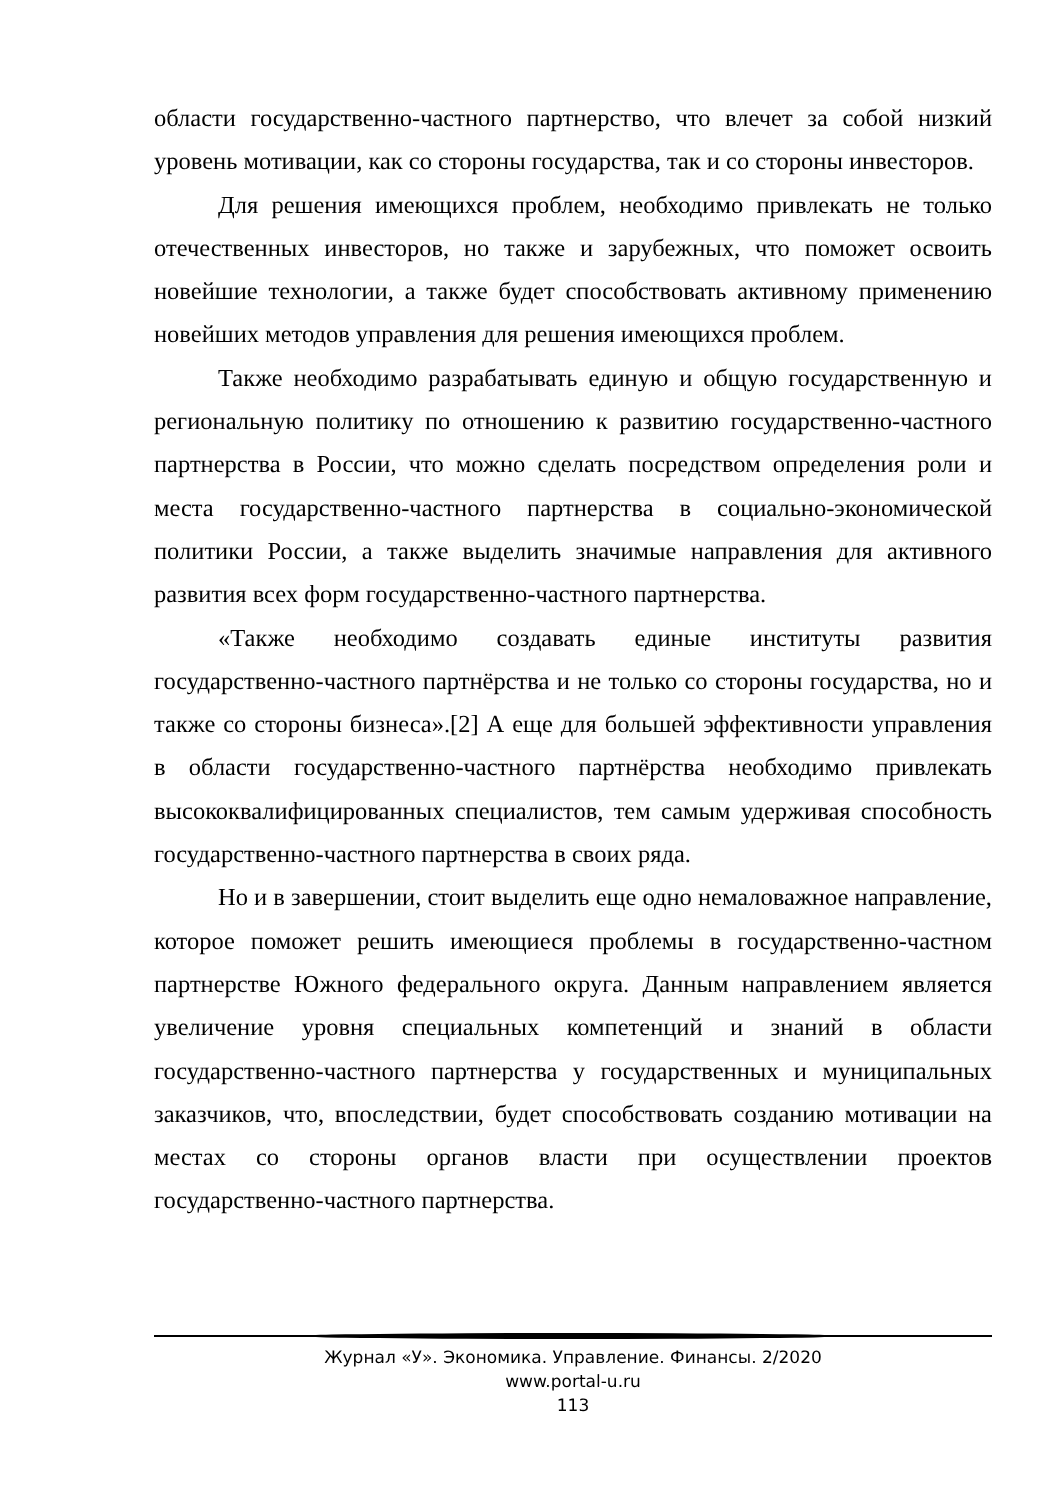области государственно-частного партнерство, что влечет за собой низкий уровень мотивации, как со стороны государства, так и со стороны инвесторов.
Для решения имеющихся проблем, необходимо привлекать не только отечественных инвесторов, но также и зарубежных, что поможет освоить новейшие технологии, а также будет способствовать активному применению новейших методов управления для решения имеющихся проблем.
Также необходимо разрабатывать единую и общую государственную и региональную политику по отношению к развитию государственно-частного партнерства в России, что можно сделать посредством определения роли и места государственно-частного партнерства в социально-экономической политики России, а также выделить значимые направления для активного развития всех форм государственно-частного партнерства.
«Также необходимо создавать единые институты развития государственно-частного партнёрства и не только со стороны государства, но и также со стороны бизнеса».[2] А еще для большей эффективности управления в области государственно-частного партнёрства необходимо привлекать высококвалифицированных специалистов, тем самым удерживая способность государственно-частного партнерства в своих ряда.
Но и в завершении, стоит выделить еще одно немаловажное направление, которое поможет решить имеющиеся проблемы в государственно-частном партнерстве Южного федерального округа. Данным направлением является увеличение уровня специальных компетенций и знаний в области государственно-частного партнерства у государственных и муниципальных заказчиков, что, впоследствии, будет способствовать созданию мотивации на местах со стороны органов власти при осуществлении проектов государственно-частного партнерства.
Журнал «У». Экономика. Управление. Финансы. 2/2020
www.portal-u.ru
113